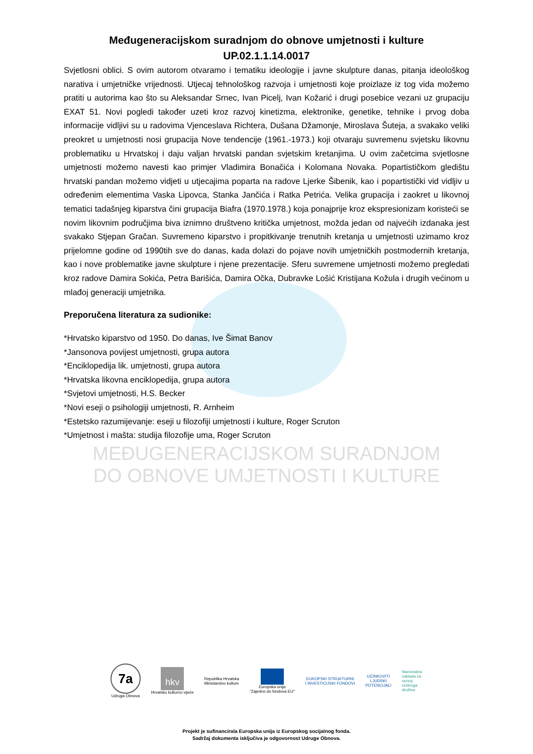MEĐUGENERACIJSKOM SURADNJOM
DO OBNOVE UMJETNOSTI I KULTURE
Međugeneracijskom suradnjom do obnove umjetnosti i kulture
UP.02.1.1.14.0017
Svjetlosni oblici. S ovim autorom otvaramo i tematiku ideologije i javne skulpture danas, pitanja ideološkog narativa i umjetničke vrijednosti. Utjecaj tehnološkog razvoja i umjetnosti koje proizlaze iz tog vida možemo pratiti u autorima kao što su Aleksandar Srnec, Ivan Picelj, Ivan Kožarić i drugi posebice vezani uz grupaciju EXAT 51. Novi pogledi također uzeti kroz razvoj kinetizma, elektronike, genetike, tehnike i prvog doba informacije vidljivi su u radovima Vjenceslava Richtera, Dušana Džamonje, Miroslava Šuteja, a svakako veliki preokret u umjetnosti nosi grupacija Nove tendencije (1961.-1973.) koji otvaraju suvremenu svjetsku likovnu problematiku u Hrvatskoj i daju valjan hrvatski pandan svjetskim kretanjima. U ovim začetcima svjetlosne umjetnosti možemo navesti kao primjer Vladimira Bonačića i Kolomana Novaka. Popartističkom gledištu hrvatski pandan možemo vidjeti u utjecajima poparta na radove Ljerke Šibenik, kao i popartistički vid vidljiv u određenim elementima Vaska Lipovca, Stanka Jančića i Ratka Petrića. Velika grupacija i zaokret u likovnoj tematici tadašnjeg kiparstva čini grupacija Biafra (1970.1978.) koja ponajprije kroz ekspresionizam koristeći se novim likovnim područjima biva iznimno društveno kritička umjetnost, možda jedan od najvećih izdanaka jest svakako Stjepan Gračan. Suvremeno kiparstvo i propitkivanje trenutnih kretanja u umjetnosti uzimamo kroz prijelomne godine od 1990tih sve do danas, kada dolazi do pojave novih umjetničkih postmodernih kretanja, kao i nove problematike javne skulpture i njene prezentacije. Sferu suvremene umjetnosti možemo pregledati kroz radove Damira Sokića, Petra Barišića, Damira Očka, Dubravke Lošić Kristijana Kožula i drugih većinom u mlađoj generaciji umjetnika.
Preporučena literatura za sudionike:
*Hrvatsko kiparstvo od 1950. Do danas, Ive Šimat Banov
*Jansonova povijest umjetnosti, grupa autora
*Enciklopedija lik. umjetnosti, grupa autora
*Hrvatska likovna enciklopedija, grupa autora
*Svjetovi umjetnosti, H.S. Becker
*Novi eseji o psihologiji umjetnosti, R. Arnheim
*Estetsko razumijevanje: eseji u filozofiji umjetnosti i kulture, Roger Scruton
*Umjetnost i mašta: studija filozofije uma, Roger Scruton
7a
Udruga Obnova
hkv
Hrvatsko kulturno vijeće
Republika Hrvatska
Ministarstvo kulture
Europska unija
"Zajedno do fondova EU"
EUROPSKI STRUKTURNI
I INVESTICIJSKI FONDOVI
UČINKOVITI
LJUDSKI
POTENCIJALI
Nacionalna
zaklada za
razvoj
civilnoga
društva
Projekt je sufinancirala Europska unija iz Europskog socijalnog fonda.
Sadržaj dokumenta isključiva je odgovornost Udruge Obnova.